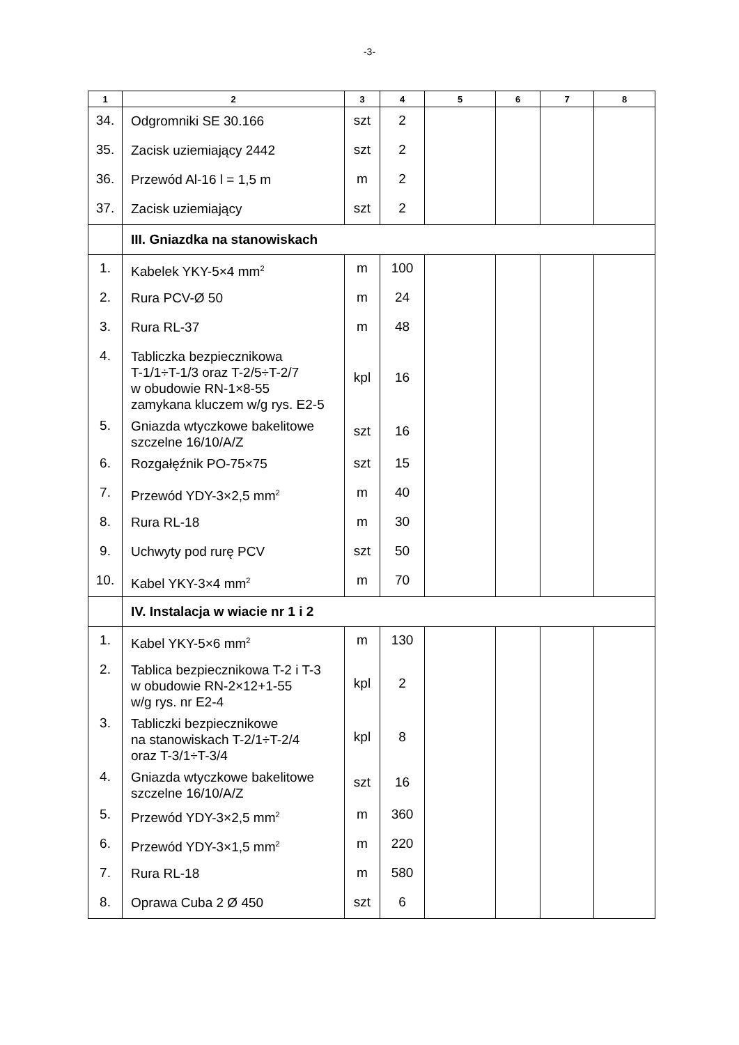-3-
| 1 | 2 | 3 | 4 | 5 | 6 | 7 | 8 |
| --- | --- | --- | --- | --- | --- | --- | --- |
| 34. | Odgromniki SE 30.166 | szt | 2 | | | | |
| 35. | Zacisk uziemiający 2442 | szt | 2 | | | | |
| 36. | Przewód Al-16 l = 1,5 m | m | 2 | | | | |
| 37. | Zacisk uziemiający | szt | 2 | | | | |
| | III. Gniazdka na stanowiskach | | | | | | |
| 1. | Kabelek YKY-5×4 mm<sup>2</sup> | m | 100 | | | | |
| 2. | Rura PCV-Ø 50 | m | 24 | | | | |
| 3. | Rura RL-37 | m | 48 | | | | |
| 4. | Tabliczka bezpiecznikowa T-1/1÷T-1/3 oraz T-2/5÷T-2/7 w obudowie RN-1×8-55 zamykana kluczem w/g rys. E2-5 | kpl | 16 | | | | |
| 5. | Gniazda wtyczkowe bakelitowe szczelne 16/10/A/Z | szt | 16 | | | | |
| 6. | Rozgałęźnik PO-75×75 | szt | 15 | | | | |
| 7. | Przewód YDY-3×2,5 mm<sup>2</sup> | m | 40 | | | | |
| 8. | Rura RL-18 | m | 30 | | | | |
| 9. | Uchwyty pod rurę PCV | szt | 50 | | | | |
| 10. | Kabel YKY-3×4 mm<sup>2</sup> | m | 70 | | | | |
| | IV. Instalacja w wiacie nr 1 i 2 | | | | | | |
| 1. | Kabel YKY-5×6 mm<sup>2</sup> | m | 130 | | | | |
| 2. | Tablica bezpiecznikowa T-2 i T-3 w obudowie RN-2×12+1-55 w/g rys. nr E2-4 | kpl | 2 | | | | |
| 3. | Tabliczki bezpiecznikowe na stanowiskach T-2/1÷T-2/4 oraz T-3/1÷T-3/4 | kpl | 8 | | | | |
| 4. | Gniazda wtyczkowe bakelitowe szczelne 16/10/A/Z | szt | 16 | | | | |
| 5. | Przewód YDY-3×2,5 mm<sup>2</sup> | m | 360 | | | | |
| 6. | Przewód YDY-3×1,5 mm<sup>2</sup> | m | 220 | | | | |
| 7. | Rura RL-18 | m | 580 | | | | |
| 8. | Oprawa Cuba 2 Ø 450 | szt | 6 | | | | |